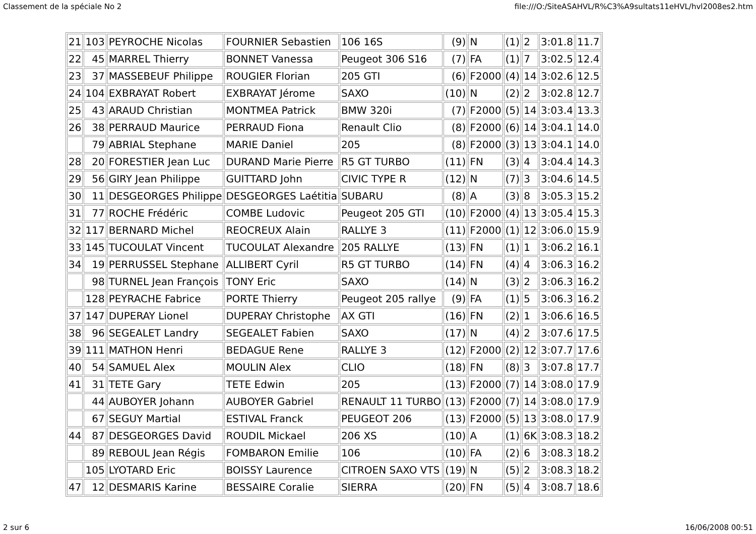Classement de la spéciale No 2 file:///O:/SiteASAHVL/R%C3%A9sultats11eHVL/hvl2008es2.htm
| 21 | 103 | PEYROCHE Nicolas | FOURNIER Sebastien | 106 16S | (9) | N | (1) | 2 | 3:01.8 | 11.7 |
| 22 | 45 | MARREL Thierry | BONNET Vanessa | Peugeot 306 S16 | (7) | FA | (1) | 7 | 3:02.5 | 12.4 |
| 23 | 37 | MASSEBEUF Philippe | ROUGIER Florian | 205 GTI | (6) | F2000 | (4) | 14 | 3:02.6 | 12.5 |
| 24 | 104 | EXBRAYAT Robert | EXBRAYAT Jérome | SAXO | (10) | N | (2) | 2 | 3:02.8 | 12.7 |
| 25 | 43 | ARAUD Christian | MONTMEA Patrick | BMW 320i | (7) | F2000 | (5) | 14 | 3:03.4 | 13.3 |
| 26 | 38 | PERRAUD Maurice | PERRAUD Fiona | Renault Clio | (8) | F2000 | (6) | 14 | 3:04.1 | 14.0 |
| | 79 | ABRIAL Stephane | MARIE Daniel | 205 | (8) | F2000 | (3) | 13 | 3:04.1 | 14.0 |
| 28 | 20 | FORESTIER Jean Luc | DURAND Marie Pierre | R5 GT TURBO | (11) | FN | (3) | 4 | 3:04.4 | 14.3 |
| 29 | 56 | GIRY Jean Philippe | GUITTARD John | CIVIC TYPE R | (12) | N | (7) | 3 | 3:04.6 | 14.5 |
| 30 | 11 | DESGEORGES Philippe | DESGEORGES Laétitia | SUBARU | (8) | A | (3) | 8 | 3:05.3 | 15.2 |
| 31 | 77 | ROCHE Frédéric | COMBE Ludovic | Peugeot 205 GTI | (10) | F2000 | (4) | 13 | 3:05.4 | 15.3 |
| 32 | 117 | BERNARD Michel | REOCREUX Alain | RALLYE 3 | (11) | F2000 | (1) | 12 | 3:06.0 | 15.9 |
| 33 | 145 | TUCOULAT Vincent | TUCOULAT Alexandre | 205 RALLYE | (13) | FN | (1) | 1 | 3:06.2 | 16.1 |
| 34 | 19 | PERRUSSEL Stephane | ALLIBERT Cyril | R5 GT TURBO | (14) | FN | (4) | 4 | 3:06.3 | 16.2 |
| | 98 | TURNEL Jean François | TONY Eric | SAXO | (14) | N | (3) | 2 | 3:06.3 | 16.2 |
| | 128 | PEYRACHE Fabrice | PORTE Thierry | Peugeot 205 rallye | (9) | FA | (1) | 5 | 3:06.3 | 16.2 |
| 37 | 147 | DUPERAY Lionel | DUPERAY Christophe | AX GTI | (16) | FN | (2) | 1 | 3:06.6 | 16.5 |
| 38 | 96 | SEGEALET Landry | SEGEALET Fabien | SAXO | (17) | N | (4) | 2 | 3:07.6 | 17.5 |
| 39 | 111 | MATHON Henri | BEDAGUE Rene | RALLYE 3 | (12) | F2000 | (2) | 12 | 3:07.7 | 17.6 |
| 40 | 54 | SAMUEL Alex | MOULIN Alex | CLIO | (18) | FN | (8) | 3 | 3:07.8 | 17.7 |
| 41 | 31 | TETE Gary | TETE Edwin | 205 | (13) | F2000 | (7) | 14 | 3:08.0 | 17.9 |
| | 44 | AUBOYER Johann | AUBOYER Gabriel | RENAULT 11 TURBO | (13) | F2000 | (7) | 14 | 3:08.0 | 17.9 |
| | 67 | SEGUY Martial | ESTIVAL Franck | PEUGEOT 206 | (13) | F2000 | (5) | 13 | 3:08.0 | 17.9 |
| 44 | 87 | DESGEORGES David | ROUDIL Mickael | 206 XS | (10) | A | (1) | 6K | 3:08.3 | 18.2 |
| | 89 | REBOUL Jean Régis | FOMBARON Emilie | 106 | (10) | FA | (2) | 6 | 3:08.3 | 18.2 |
| | 105 | LYOTARD Eric | BOISSY Laurence | CITROEN SAXO VTS | (19) | N | (5) | 2 | 3:08.3 | 18.2 |
| 47 | 12 | DESMARIS Karine | BESSAIRE Coralie | SIERRA | (20) | FN | (5) | 4 | 3:08.7 | 18.6 |
2 sur 6 16/06/2008 00:51